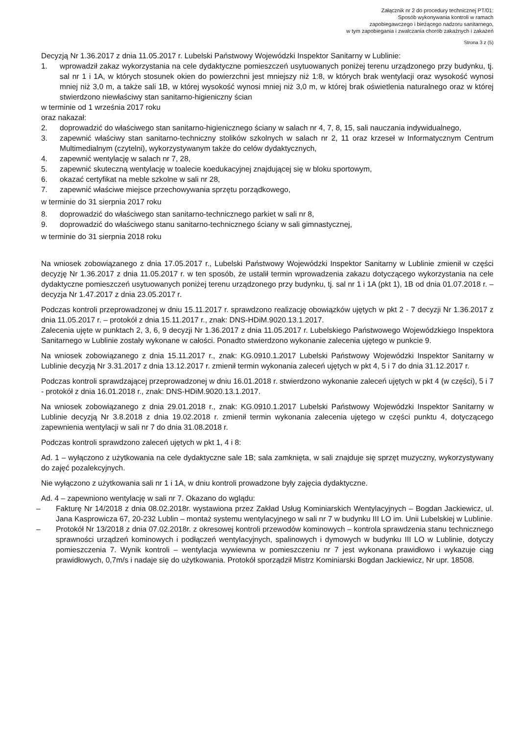Załącznik nr 2 do procedury technicznej PT/01:
Sposób wykonywania kontroli w ramach
zapobiegawczego i bieżącego nadzoru sanitarnego,
w tym zapobiegania i zwalczania chorób zakaźnych i zakażeń
Strona 3 z (5)
Decyzją Nr 1.36.2017 z dnia 11.05.2017 r. Lubelski Państwowy Wojewódzki Inspektor Sanitarny w Lublinie:
1. wprowadził zakaz wykorzystania na cele dydaktyczne pomieszczeń usytuowanych poniżej terenu urządzonego przy budynku, tj. sal nr 1 i 1A, w których stosunek okien do powierzchni jest mniejszy niż 1:8, w których brak wentylacji oraz wysokość wynosi mniej niż 3,0 m, a także sali 1B, w której wysokość wynosi mniej niż 3,0 m, w której brak oświetlenia naturalnego oraz w której stwierdzono niewłaściwy stan sanitarno-higieniczny ścian
w terminie od 1 września 2017 roku
oraz nakazał:
2. doprowadzić do właściwego stan sanitarno-higienicznego ściany w salach nr 4, 7, 8, 15, sali nauczania indywidualnego,
3. zapewnić właściwy stan sanitarno-techniczny stolików szkolnych w salach nr 2, 11 oraz krzeseł w Informatycznym Centrum Multimedialnym (czytelni), wykorzystywanym także do celów dydaktycznych,
4. zapewnić wentylację w salach nr 7, 28,
5. zapewnić skuteczną wentylację w toalecie koedukacyjnej znajdującej się w bloku sportowym,
6. okazać certyfikat na meble szkolne w sali nr 28,
7. zapewnić właściwe miejsce przechowywania sprzętu porządkowego,
w terminie do 31 sierpnia 2017 roku
8. doprowadzić do właściwego stan sanitarno-technicznego parkiet w sali nr 8,
9. doprowadzić do właściwego stanu sanitarno-technicznego ściany w sali gimnastycznej,
w terminie do 31 sierpnia 2018 roku
Na wniosek zobowiązanego z dnia 17.05.2017 r., Lubelski Państwowy Wojewódzki Inspektor Sanitarny w Lublinie zmienił w części decyzję Nr 1.36.2017 z dnia 11.05.2017 r. w ten sposób, że ustalił termin wprowadzenia zakazu dotyczącego wykorzystania na cele dydaktyczne pomieszczeń usytuowanych poniżej terenu urządzonego przy budynku, tj. sal nr 1 i 1A (pkt 1), 1B od dnia 01.07.2018 r. – decyzja Nr 1.47.2017 z dnia 23.05.2017 r.
Podczas kontroli przeprowadzonej w dniu 15.11.2017 r. sprawdzono realizację obowiązków ujętych w pkt 2 - 7 decyzji Nr 1.36.2017 z dnia 11.05.2017 r. – protokół z dnia 15.11.2017 r., znak: DNS-HDiM.9020.13.1.2017.
Zalecenia ujęte w punktach 2, 3, 6, 9 decyzji Nr 1.36.2017 z dnia 11.05.2017 r. Lubelskiego Państwowego Wojewódzkiego Inspektora Sanitarnego w Lublinie zostały wykonane w całości. Ponadto stwierdzono wykonanie zalecenia ujętego w punkcie 9.
Na wniosek zobowiązanego z dnia 15.11.2017 r., znak: KG.0910.1.2017 Lubelski Państwowy Wojewódzki Inspektor Sanitarny w Lublinie decyzją Nr 3.31.2017 z dnia 13.12.2017 r. zmienił termin wykonania zaleceń ujętych w pkt 4, 5 i 7 do dnia 31.12.2017 r.
Podczas kontroli sprawdzającej przeprowadzonej w dniu 16.01.2018 r. stwierdzono wykonanie zaleceń ujętych w pkt 4 (w części), 5 i 7 - protokół z dnia 16.01.2018 r., znak: DNS-HDiM.9020.13.1.2017.
Na wniosek zobowiązanego z dnia 29.01.2018 r., znak: KG.0910.1.2017 Lubelski Państwowy Wojewódzki Inspektor Sanitarny w Lublinie decyzją Nr 3.8.2018 z dnia 19.02.2018 r. zmienił termin wykonania zalecenia ujętego w części punktu 4, dotyczącego zapewnienia wentylacji w sali nr 7 do dnia 31.08.2018 r.
Podczas kontroli sprawdzono zaleceń ujętych w pkt 1, 4 i 8:
Ad. 1 – wyłączono z użytkowania na cele dydaktyczne sale 1B; sala zamknięta, w sali znajduje się sprzęt muzyczny, wykorzystywany do zajęć pozalekcyjnych.
Nie wyłączono z użytkowania sali nr 1 i 1A, w dniu kontroli prowadzone były zajęcia dydaktyczne.
Ad. 4 – zapewniono wentylację w sali nr 7. Okazano do wglądu:
– Fakturę Nr 14/2018 z dnia 08.02.2018r. wystawiona przez Zakład Usług Kominiarskich Wentylacyjnych – Bogdan Jackiewicz, ul. Jana Kasprowicza 67, 20-232 Lublin – montaż systemu wentylacyjnego w sali nr 7 w budynku III LO im. Unii Lubelskiej w Lublinie.
– Protokół Nr 13/2018 z dnia 07.02.2018r. z okresowej kontroli przewodów kominowych – kontrola sprawdzenia stanu technicznego sprawności urządzeń kominowych i podłączeń wentylacyjnych, spalinowych i dymowych w budynku III LO w Lublinie, dotyczy pomieszczenia 7. Wynik kontroli – wentylacja wywiewna w pomieszczeniu nr 7 jest wykonana prawidłowo i wykazuje ciąg prawidłowych, 0,7m/s i nadaje się do użytkowania. Protokół sporządził Mistrz Kominiarski Bogdan Jackiewicz, Nr upr. 18508.